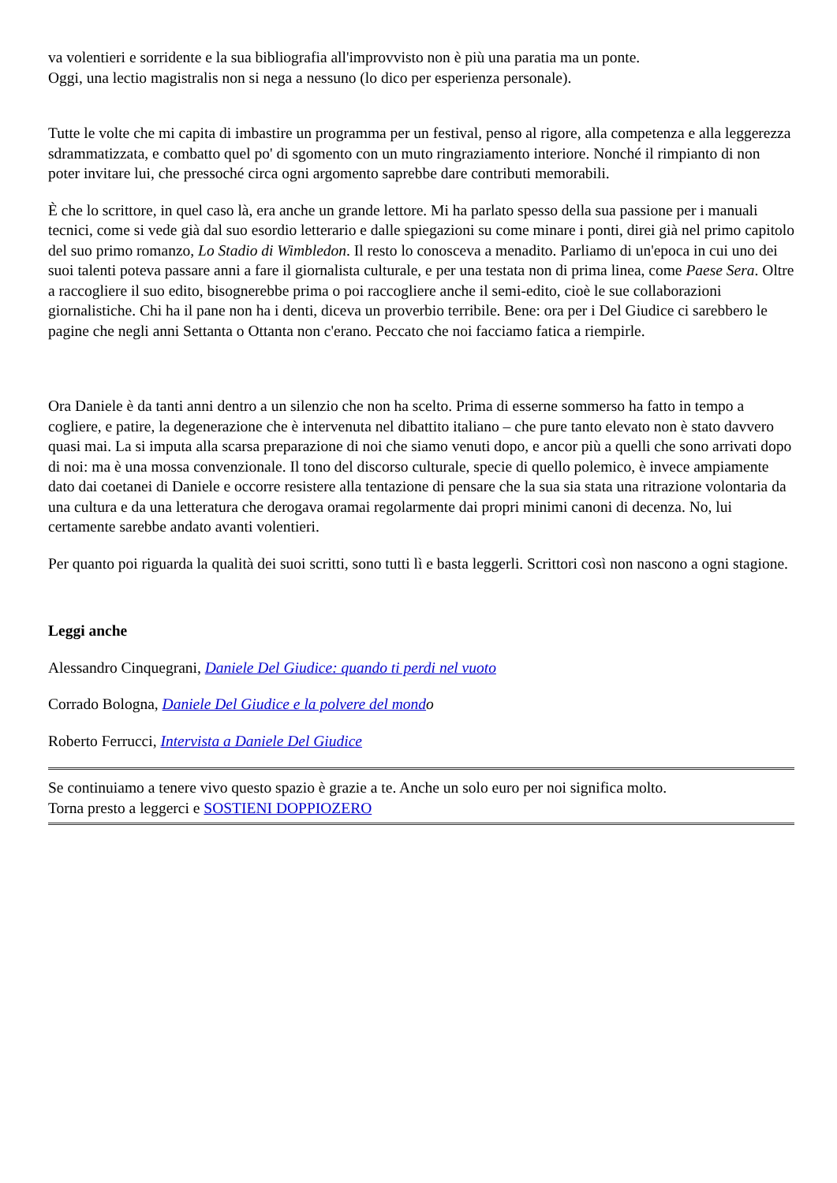va volentieri e sorridente e la sua bibliografia all'improvvisto non è più una paratia ma un ponte.
Oggi, una lectio magistralis non si nega a nessuno (lo dico per esperienza personale).
Tutte le volte che mi capita di imbastire un programma per un festival, penso al rigore, alla competenza e alla leggerezza sdrammatizzata, e combatto quel po' di sgomento con un muto ringraziamento interiore. Nonché il rimpianto di non poter invitare lui, che pressoché circa ogni argomento saprebbe dare contributi memorabili.
È che lo scrittore, in quel caso là, era anche un grande lettore. Mi ha parlato spesso della sua passione per i manuali tecnici, come si vede già dal suo esordio letterario e dalle spiegazioni su come minare i ponti, direi già nel primo capitolo del suo primo romanzo, Lo Stadio di Wimbledon. Il resto lo conosceva a menadito. Parliamo di un'epoca in cui uno dei suoi talenti poteva passare anni a fare il giornalista culturale, e per una testata non di prima linea, come Paese Sera. Oltre a raccogliere il suo edito, bisognerebbe prima o poi raccogliere anche il semi-edito, cioè le sue collaborazioni giornalistiche. Chi ha il pane non ha i denti, diceva un proverbio terribile. Bene: ora per i Del Giudice ci sarebbero le pagine che negli anni Settanta o Ottanta non c'erano. Peccato che noi facciamo fatica a riempirle.
Ora Daniele è da tanti anni dentro a un silenzio che non ha scelto. Prima di esserne sommerso ha fatto in tempo a cogliere, e patire, la degenerazione che è intervenuta nel dibattito italiano – che pure tanto elevato non è stato davvero quasi mai. La si imputa alla scarsa preparazione di noi che siamo venuti dopo, e ancor più a quelli che sono arrivati dopo di noi: ma è una mossa convenzionale. Il tono del discorso culturale, specie di quello polemico, è invece ampiamente dato dai coetanei di Daniele e occorre resistere alla tentazione di pensare che la sua sia stata una ritrazione volontaria da una cultura e da una letteratura che derogava oramai regolarmente dai propri minimi canoni di decenza. No, lui certamente sarebbe andato avanti volentieri.
Per quanto poi riguarda la qualità dei suoi scritti, sono tutti lì e basta leggerli. Scrittori così non nascono a ogni stagione.
Leggi anche
Alessandro Cinquegrani, Daniele Del Giudice: quando ti perdi nel vuoto
Corrado Bologna, Daniele Del Giudice e la polvere del mond o
Roberto Ferrucci, Intervista a Daniele Del Giudice
Se continuiamo a tenere vivo questo spazio è grazie a te. Anche un solo euro per noi significa molto.
Torna presto a leggerci e SOSTIENI DOPPIOZERO